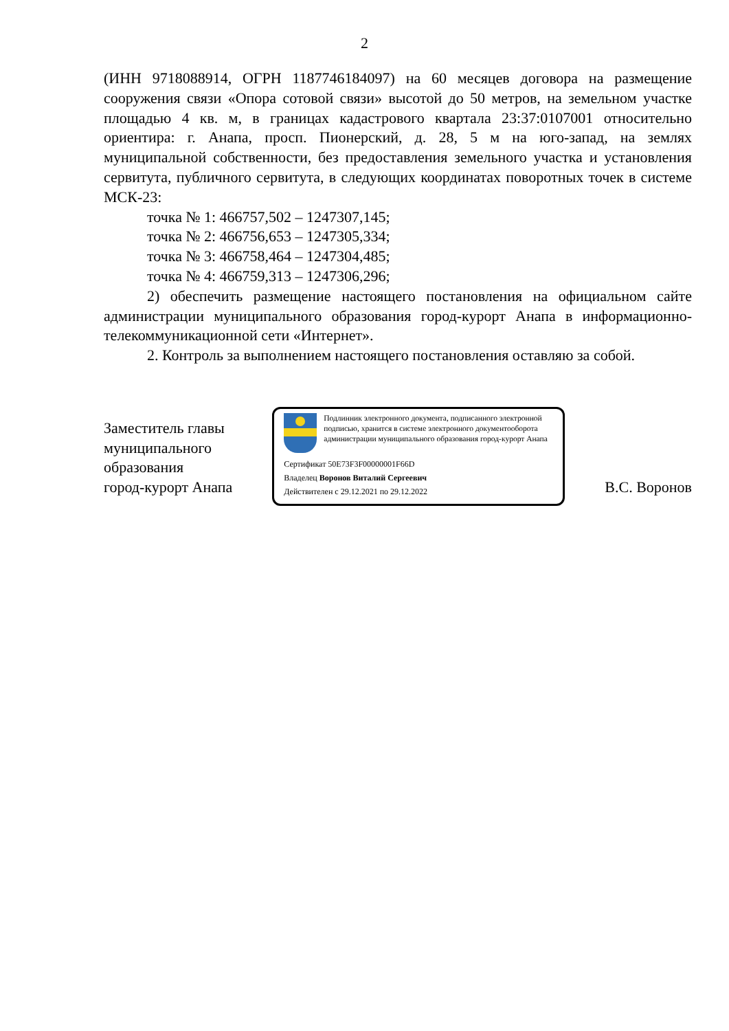2
(ИНН 9718088914, ОГРН 1187746184097) на 60 месяцев договора на размещение сооружения связи «Опора сотовой связи» высотой до 50 метров, на земельном участке площадью 4 кв. м, в границах кадастрового квартала 23:37:0107001 относительно ориентира: г. Анапа, просп. Пионерский, д. 28, 5 м на юго-запад, на землях муниципальной собственности, без предоставления земельного участка и установления сервитута, публичного сервитута, в следующих координатах поворотных точек в системе МСК-23:
точка № 1: 466757,502 – 1247307,145;
точка № 2: 466756,653 – 1247305,334;
точка № 3: 466758,464 – 1247304,485;
точка № 4: 466759,313 – 1247306,296;
2) обеспечить размещение настоящего постановления на официальном сайте администрации муниципального образования город-курорт Анапа в информационно-телекоммуникационной сети «Интернет».
2. Контроль за выполнением настоящего постановления оставляю за собой.
Заместитель главы
муниципального
образования
город-курорт Анапа
Подлинник электронного документа, подписанного электронной подписью, хранится в системе электронного документооборота администрации муниципального образования город-курорт Анапа
Сертификат 50E73F3F00000001F66D
Владелец Воронов Виталий Сергеевич
Действителен с 29.12.2021 по 29.12.2022
В.С. Воронов